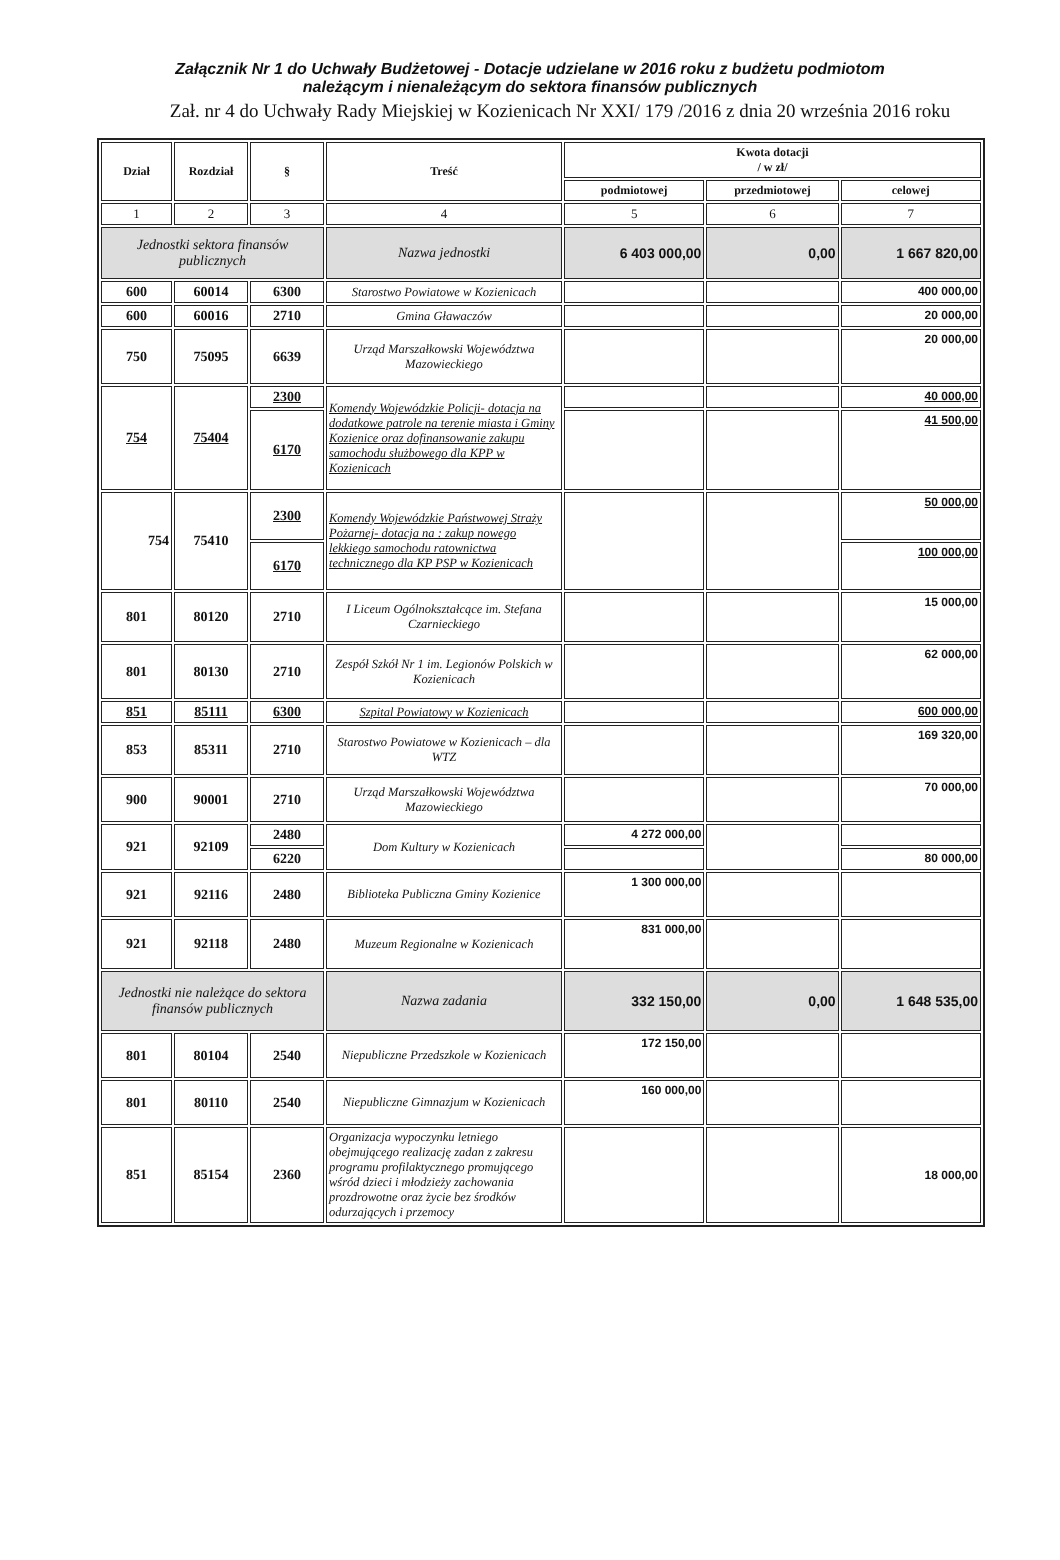Załącznik Nr 1 do Uchwały Budżetowej - Dotacje udzielane w 2016 roku z budżetu podmiotom
należącym i nienależącym do sektora finansów publicznych
Zał. nr 4 do Uchwały Rady Miejskiej w Kozienicach Nr XXI/ 179 /2016 z dnia 20 września 2016 roku
| Dział | Rozdział | § | Treść | Kwota dotacji / w zł/ | | |
| --- | --- | --- | --- | --- | --- | --- |
| | | | | podmiotowej | przedmiotowej | celowej |
| 1 | 2 | 3 | 4 | 5 | 6 | 7 |
| Jednostki sektora finansów publicznych | | | Nazwa jednostki | 6 403 000,00 | 0,00 | 1 667 820,00 |
| 600 | 60014 | 6300 | Starostwo Powiatowe w Kozienicach | | | 400 000,00 |
| 600 | 60016 | 2710 | Gmina Gławaczów | | | 20 000,00 |
| 750 | 75095 | 6639 | Urząd Marszałkowski Województwa Mazowieckiego | | | 20 000,00 |
| 754 | 75404 | 2300 | Komendy Wojewódzkie Policji- dotacja na dodatkowe patrole na terenie miasta i Gminy Kozienice oraz dofinansowanie zakupu samochodu służbowego dla KPP w Kozienicach | | | 40 000,00 |
| | | 6170 | | | | 41 500,00 |
| 754 | 75410 | 2300 | Komendy Wojewódzkie Państwowej Straży Pożarnej- dotacja na : zakup nowego lekkiego samochodu ratownictwa technicznego dla KP PSP w Kozienicach | | | 50 000,00 |
| | | 6170 | | | | 100 000,00 |
| 801 | 80120 | 2710 | I Liceum Ogólnokształcące im. Stefana Czarnieckiego | | | 15 000,00 |
| 801 | 80130 | 2710 | Zespół Szkół Nr 1 im. Legionów Polskich w Kozienicach | | | 62 000,00 |
| 851 | 85111 | 6300 | Szpital Powiatowy w Kozienicach | | | 600 000,00 |
| 853 | 85311 | 2710 | Starostwo Powiatowe w Kozienicach – dla WTZ | | | 169 320,00 |
| 900 | 90001 | 2710 | Urząd Marszałkowski Województwa Mazowieckiego | | | 70 000,00 |
| 921 | 92109 | 2480 | Dom Kultury w Kozienicach | 4 272 000,00 | | |
| | | 6220 | | | | 80 000,00 |
| 921 | 92116 | 2480 | Biblioteka Publiczna Gminy Kozienice | 1 300 000,00 | | |
| 921 | 92118 | 2480 | Muzeum Regionalne w Kozienicach | 831 000,00 | | |
| Jednostki nie należące do sektora finansów publicznych | | | Nazwa zadania | 332 150,00 | 0,00 | 1 648 535,00 |
| 801 | 80104 | 2540 | Niepubliczne Przedszkole w Kozienicach | 172 150,00 | | |
| 801 | 80110 | 2540 | Niepubliczne Gimnazjum w Kozienicach | 160 000,00 | | |
| 851 | 85154 | 2360 | Organizacja wypoczynku letniego obejmującego realizację zadan z zakresu programu profilaktycznego promującego wśród dzieci i młodzieży zachowania prozdrowotne oraz życie bez środków odurzających i przemocy | | | 18 000,00 |